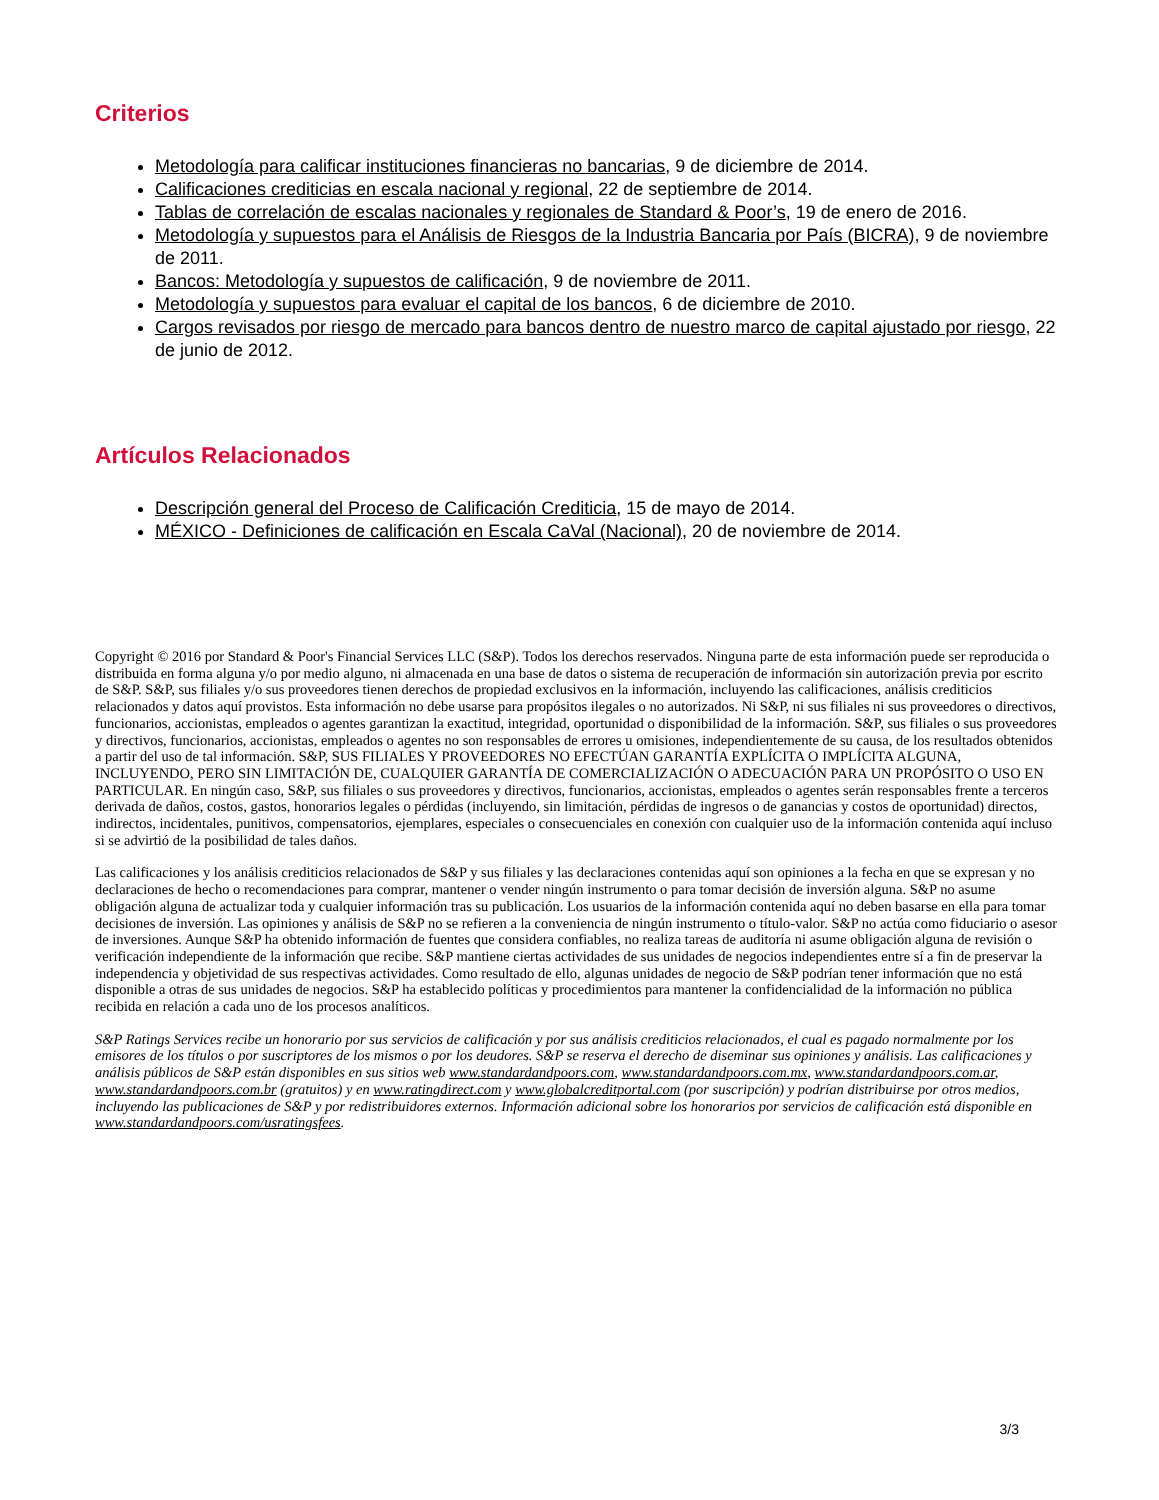Criterios
Metodología para calificar instituciones financieras no bancarias, 9 de diciembre de 2014.
Calificaciones crediticias en escala nacional y regional, 22 de septiembre de 2014.
Tablas de correlación de escalas nacionales y regionales de Standard & Poor’s, 19 de enero de 2016.
Metodología y supuestos para el Análisis de Riesgos de la Industria Bancaria por País (BICRA), 9 de noviembre de 2011.
Bancos: Metodología y supuestos de calificación, 9 de noviembre de 2011.
Metodología y supuestos para evaluar el capital de los bancos, 6 de diciembre de 2010.
Cargos revisados por riesgo de mercado para bancos dentro de nuestro marco de capital ajustado por riesgo, 22 de junio de 2012.
Artículos Relacionados
Descripción general del Proceso de Calificación Crediticia, 15 de mayo de 2014.
MÉXICO - Definiciones de calificación en Escala CaVal (Nacional), 20 de noviembre de 2014.
Copyright © 2016 por Standard & Poor's Financial Services LLC (S&P). Todos los derechos reservados. Ninguna parte de esta información puede ser reproducida o distribuida en forma alguna y/o por medio alguno, ni almacenada en una base de datos o sistema de recuperación de información sin autorización previa por escrito de S&P. S&P, sus filiales y/o sus proveedores tienen derechos de propiedad exclusivos en la información, incluyendo las calificaciones, análisis crediticios relacionados y datos aquí provistos. Esta información no debe usarse para propósitos ilegales o no autorizados. Ni S&P, ni sus filiales ni sus proveedores o directivos, funcionarios, accionistas, empleados o agentes garantizan la exactitud, integridad, oportunidad o disponibilidad de la información. S&P, sus filiales o sus proveedores y directivos, funcionarios, accionistas, empleados o agentes no son responsables de errores u omisiones, independientemente de su causa, de los resultados obtenidos a partir del uso de tal información. S&P, SUS FILIALES Y PROVEEDORES NO EFECTÚAN GARANTÍA EXPLÍCITA O IMPLÍCITA ALGUNA, INCLUYENDO, PERO SIN LIMITACIÓN DE, CUALQUIER GARANTÍA DE COMERCIALIZACIÓN O ADECUACIÓN PARA UN PROPÓSITO O USO EN PARTICULAR. En ningún caso, S&P, sus filiales o sus proveedores y directivos, funcionarios, accionistas, empleados o agentes serán responsables frente a terceros derivada de daños, costos, gastos, honorarios legales o pérdidas (incluyendo, sin limitación, pérdidas de ingresos o de ganancias y costos de oportunidad) directos, indirectos, incidentales, punitivos, compensatorios, ejemplares, especiales o consecuenciales en conexión con cualquier uso de la información contenida aquí incluso si se advirtió de la posibilidad de tales daños.
Las calificaciones y los análisis crediticios relacionados de S&P y sus filiales y las declaraciones contenidas aquí son opiniones a la fecha en que se expresan y no declaraciones de hecho o recomendaciones para comprar, mantener o vender ningún instrumento o para tomar decisión de inversión alguna. S&P no asume obligación alguna de actualizar toda y cualquier información tras su publicación. Los usuarios de la información contenida aquí no deben basarse en ella para tomar decisiones de inversión. Las opiniones y análisis de S&P no se refieren a la conveniencia de ningún instrumento o título-valor. S&P no actúa como fiduciario o asesor de inversiones. Aunque S&P ha obtenido información de fuentes que considera confiables, no realiza tareas de auditoría ni asume obligación alguna de revisión o verificación independiente de la información que recibe. S&P mantiene ciertas actividades de sus unidades de negocios independientes entre sí a fin de preservar la independencia y objetividad de sus respectivas actividades. Como resultado de ello, algunas unidades de negocio de S&P podrían tener información que no está disponible a otras de sus unidades de negocios. S&P ha establecido políticas y procedimientos para mantener la confidencialidad de la información no pública recibida en relación a cada uno de los procesos analíticos.
S&P Ratings Services recibe un honorario por sus servicios de calificación y por sus análisis crediticios relacionados, el cual es pagado normalmente por los emisores de los títulos o por suscriptores de los mismos o por los deudores. S&P se reserva el derecho de diseminar sus opiniones y análisis. Las calificaciones y análisis públicos de S&P están disponibles en sus sitios web www.standardandpoors.com, www.standardandpoors.com.mx, www.standardandpoors.com.ar, www.standardandpoors.com.br (gratuitos) y en www.ratingdirect.com y www.globalcreditportal.com (por suscripción) y podrían distribuirse por otros medios, incluyendo las publicaciones de S&P y por redistribuidores externos. Información adicional sobre los honorarios por servicios de calificación está disponible en www.standardandpoors.com/usratingsfees.
3/3